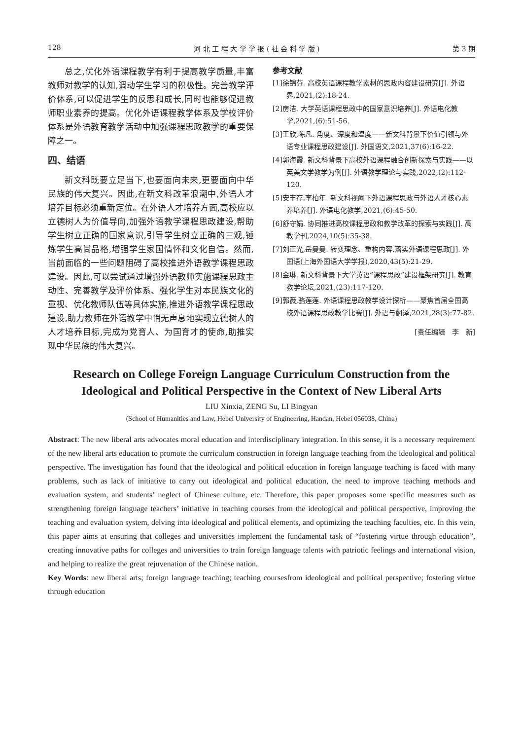128 河 北 工 程 大 学 学 报 ( 社 会 科 学 版 ) 第 3 期
总之,优化外语课程教学有利于提高教学质量,丰富教师对教学的认知,调动学生学习的积极性。完善教学评价体系,可以促进学生的反思和成长,同时也能够促进教师职业素养的提高。优化外语课程教学体系及学校评价体系是外语教育教学活动中加强课程思政教学的重要保障之一。
四、结语
新文科既要立足当下,也要面向未来,更要面向中华民族的伟大复兴。因此,在新文科改革浪潮中,外语人才培养目标必须重新定位。在外语人才培养方面,高校应以立德树人为价值导向,加强外语教学课程思政建设,帮助学生树立正确的国家意识,引导学生树立正确的三观,锤炼学生高尚品格,增强学生家国情怀和文化自信。然而,当前面临的一些问题阻碍了高校推进外语教学课程思政建设。因此,可以尝试通过增强外语教师实施课程思政主动性、完善教学及评价体系、强化学生对本民族文化的重视、优化教师队伍等具体实施,推进外语教学课程思政建设,助力教师在外语教学中悄无声息地实现立德树人的人才培养目标,完成为党育人、为国育才的使命,助推实现中华民族的伟大复兴。
参考文献
[1]徐锦芬. 高校英语课程教学素材的思政内容建设研究[J]. 外语界,2021,(2):18-24.
[2]房洁. 大学英语课程思政中的国家意识培养[J]. 外语电化教学,2021,(6):51-56.
[3]王欣,陈凡. 角度、深度和温度——新文科背景下价值引领与外语专业课程思政建设[J]. 外国语文,2021,37(6):16-22.
[4]郭海霞. 新文科背景下高校外语课程融合创新探索与实践——以英美文学教学为例[J]. 外语教学理论与实践,2022,(2):112-120.
[5]安丰存,李柏年. 新文科视阈下外语课程思政与外语人才核心素养培养[J]. 外语电化教学,2021,(6):45-50.
[6]舒守娟. 协同推进高校课程思政和教学改革的探索与实践[J]. 高教学刊,2024,10(5):35-38.
[7]刘正光,岳曼曼. 转变理念、重构内容,落实外语课程思政[J]. 外国语(上海外国语大学学报),2020,43(5):21-29.
[8]金琳. 新文科背景下大学英语“课程思政”建设框架研究[J]. 教育教学论坛,2021,(23):117-120.
[9]郭薇,骆莲莲. 外语课程思政教学设计探析——聚焦首届全国高校外语课程思政教学比赛[J]. 外语与翻译,2021,28(3):77-82.
[责任编辑　李　新]
Research on College Foreign Language Curriculum Construction from the Ideological and Political Perspective in the Context of New Liberal Arts
LIU Xinxia, ZENG Su, LI Bingyan
(School of Humanities and Law, Hebei University of Engineering, Handan, Hebei 056038, China)
Abstract: The new liberal arts advocates moral education and interdisciplinary integration. In this sense, it is a necessary requirement of the new liberal arts education to promote the curriculum construction in foreign language teaching from the ideological and political perspective. The investigation has found that the ideological and political education in foreign language teaching is faced with many problems, such as lack of initiative to carry out ideological and political education, the need to improve teaching methods and evaluation system, and students’ neglect of Chinese culture, etc. Therefore, this paper proposes some specific measures such as strengthening foreign language teachers’ initiative in teaching courses from the ideological and political perspective, improving the teaching and evaluation system, delving into ideological and political elements, and optimizing the teaching faculties, etc. In this vein, this paper aims at ensuring that colleges and universities implement the fundamental task of “fostering virtue through education”, creating innovative paths for colleges and universities to train foreign language talents with patriotic feelings and international vision, and helping to realize the great rejuvenation of the Chinese nation.
Key Words: new liberal arts; foreign language teaching; teaching coursesfrom ideological and political perspective; fostering virtue through education